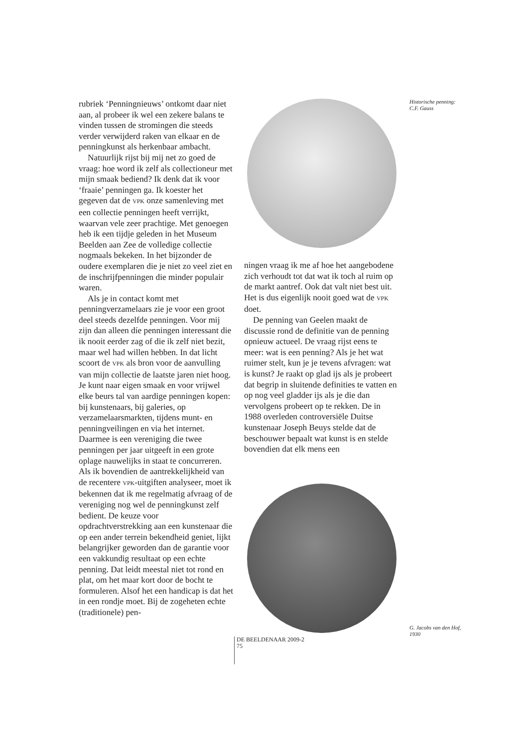rubriek ‘Penningnieuws’ ontkomt daar niet aan, al probeer ik wel een zekere balans te vinden tussen de stromingen die steeds verder verwijderd raken van elkaar en de penningkunst als herkenbaar ambacht.
Natuurlijk rijst bij mij net zo goed de vraag: hoe word ik zelf als collectioneur met mijn smaak bediend? Ik denk dat ik voor ‘fraaie’ penningen ga. Ik koester het gegeven dat de VPK onze samenleving met een collectie penningen heeft verrijkt, waarvan vele zeer prachtige. Met genoegen heb ik een tijdje geleden in het Museum Beelden aan Zee de volledige collectie nogmaals bekeken. In het bijzonder de oudere exemplaren die je niet zo veel ziet en de inschrijfpenningen die minder populair waren.
Als je in contact komt met penningverzamelaars zie je voor een groot deel steeds dezelfde penningen. Voor mij zijn dan alleen díe penningen interessant die ik nooit eerder zag of die ik zelf niet bezit, maar wel had willen hebben. In dat licht scoort de VPK als bron voor de aanvulling van mijn collectie de laatste jaren niet hoog. Je kunt naar eigen smaak en voor vrijwel elke beurs tal van aardige penningen kopen: bij kunstenaars, bij galeries, op verzamelaarsmarkten, tijdens munt- en penningveilingen en via het internet. Daarmee is een vereniging die twee penningen per jaar uitgeeft in een grote oplage nauwelijks in staat te concurreren. Als ik bovendien de aantrekkelijkheid van de recentere VPK-uitgiften analyseer, moet ik bekennen dat ik me regelmatig afvraag of de vereniging nog wel de penningkunst zelf bedient. De keuze voor opdrachtverstrekking aan een kunstenaar die op een ander terrein bekendheid geniet, lijkt belangrijker geworden dan de garantie voor een vakkundig resultaat op een echte penning. Dat leidt meestal niet tot rond en plat, om het maar kort door de bocht te formuleren. Alsof het een handicap is dat het in een rondje moet. Bij de zogeheten echte (traditionele) pen-
ningen vraag ik me af hoe het aangebodene zich verhoudt tot dat wat ik toch al ruim op de markt aantref. Ook dat valt niet best uit. Het is dus eigenlijk nooit goed wat de VPK doet.
De penning van Geelen maakt de discussie rond de definitie van de penning opnieuw actueel. De vraag rijst eens te meer: wat is een penning? Als je het wat ruimer stelt, kun je je tevens afvragen: wat is kunst? Je raakt op glad ijs als je probeert dat begrip in sluitende definities te vatten en op nog veel gladder ijs als je die dan vervolgens probeert op te rekken. De in 1988 overleden controversiële Duitse kunstenaar Joseph Beuys stelde dat de beschouwer bepaalt wat kunst is en stelde bovendien dat elk mens een
Historische penning:
C.F. Gauss
G. Jacobs van den Hof,
1930
DE BEELDENAAR 2009-2
75